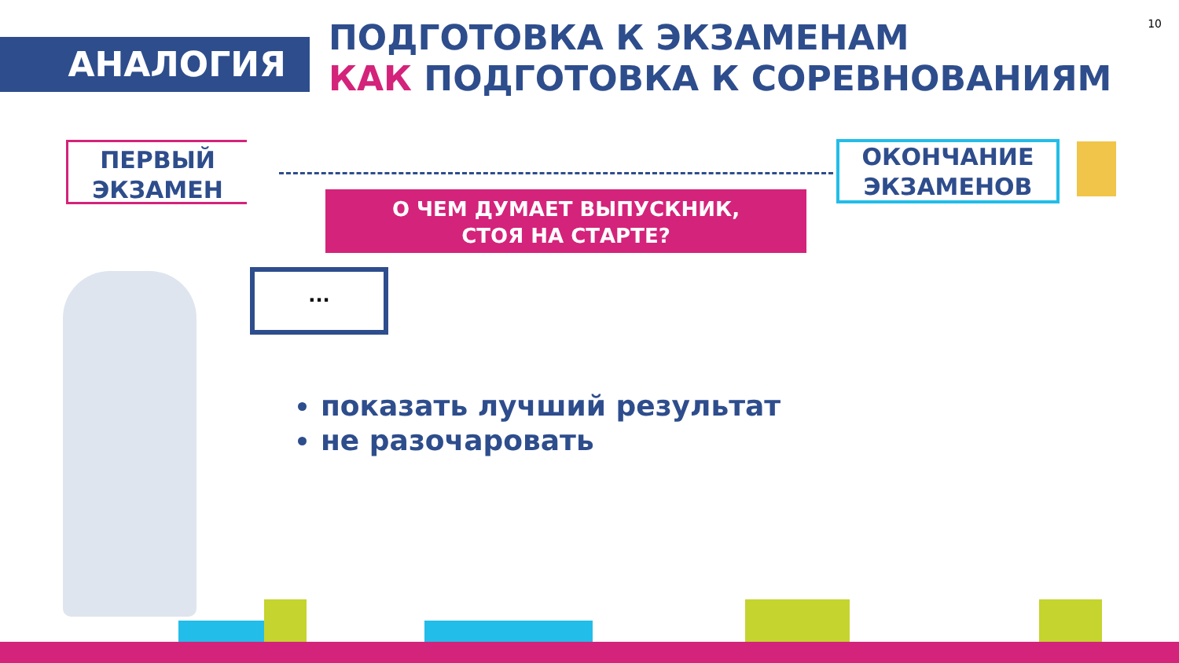10
АНАЛОГИЯ
ПОДГОТОВКА К ЭКЗАМЕНАМ
КАК ПОДГОТОВКА К СОРЕВНОВАНИЯМ
ПЕРВЫЙ
ЭКЗАМЕН
ОКОНЧАНИЕ
ЭКЗАМЕНОВ
О ЧЕМ ДУМАЕТ ВЫПУСКНИК,
СТОЯ НА СТАРТЕ?
...
показать лучший результат
не разочаровать